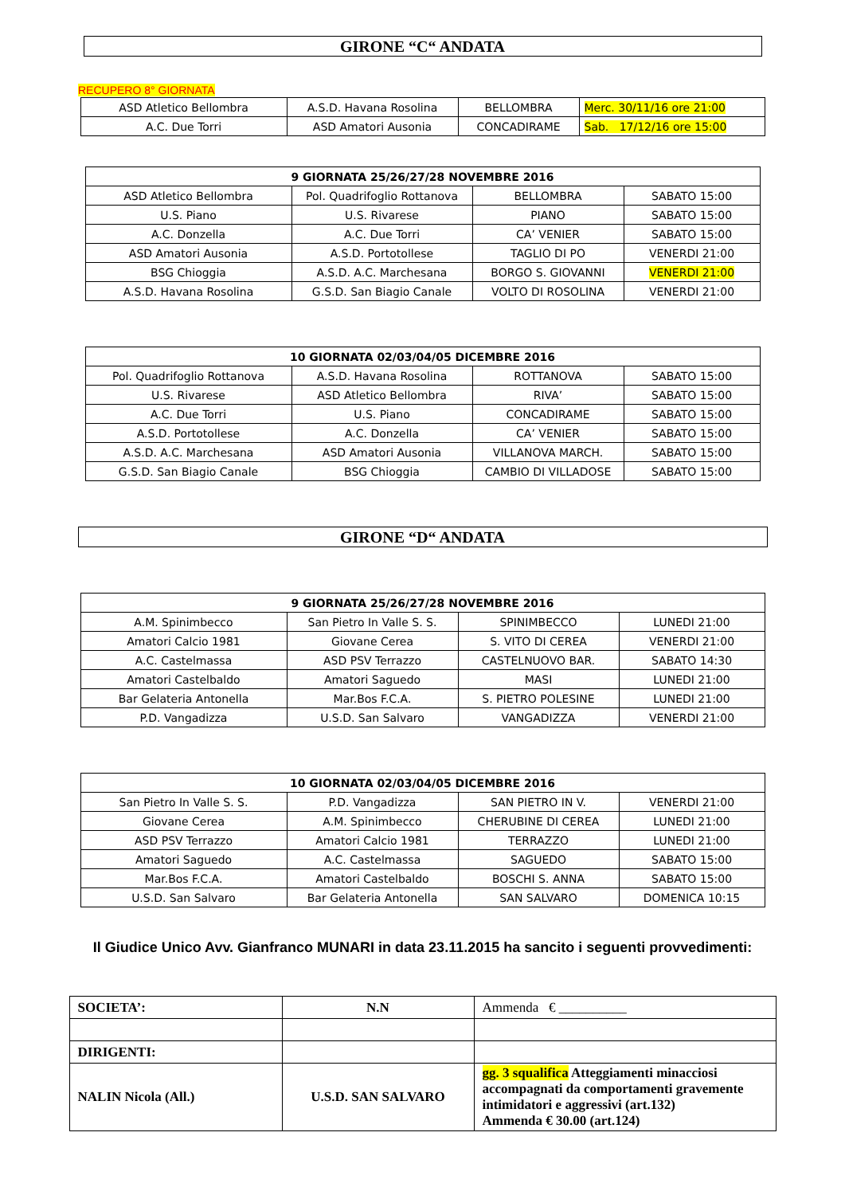GIRONE “C“ ANDATA
RECUPERO 8° GIORNATA
| ASD Atletico Bellombra | A.S.D. Havana Rosolina | BELLOMBRA | Merc. 30/11/16 ore 21:00 |
| A.C. Due Torri | ASD Amatori Ausonia | CONCADIRAME | Sab. 17/12/16 ore 15:00 |
| 9 GIORNATA 25/26/27/28 NOVEMBRE 2016 | | | |
| --- | --- | --- | --- |
| ASD Atletico Bellombra | Pol. Quadrifoglio Rottanova | BELLOMBRA | SABATO 15:00 |
| U.S. Piano | U.S. Rivarese | PIANO | SABATO 15:00 |
| A.C. Donzella | A.C. Due Torri | CA’ VENIER | SABATO 15:00 |
| ASD Amatori Ausonia | A.S.D. Portotollese | TAGLIO DI PO | VENERDI 21:00 |
| BSG Chioggia | A.S.D. A.C. Marchesana | BORGO S. GIOVANNI | VENERDI 21:00 |
| A.S.D. Havana Rosolina | G.S.D. San Biagio Canale | VOLTO DI ROSOLINA | VENERDI 21:00 |
| 10 GIORNATA 02/03/04/05 DICEMBRE 2016 | | | |
| --- | --- | --- | --- |
| Pol. Quadrifoglio Rottanova | A.S.D. Havana Rosolina | ROTTANOVA | SABATO 15:00 |
| U.S. Rivarese | ASD Atletico Bellombra | RIVA’ | SABATO 15:00 |
| A.C. Due Torri | U.S. Piano | CONCADIRAME | SABATO 15:00 |
| A.S.D. Portotollese | A.C. Donzella | CA’ VENIER | SABATO 15:00 |
| A.S.D. A.C. Marchesana | ASD Amatori Ausonia | VILLANOVA MARCH. | SABATO 15:00 |
| G.S.D. San Biagio Canale | BSG Chioggia | CAMBIO DI VILLADOSE | SABATO 15:00 |
GIRONE “D“ ANDATA
| 9 GIORNATA 25/26/27/28 NOVEMBRE 2016 | | | |
| --- | --- | --- | --- |
| A.M. Spinimbecco | San Pietro In Valle S. S. | SPINIMBECCO | LUNEDI 21:00 |
| Amatori Calcio 1981 | Giovane Cerea | S. VITO DI CEREA | VENERDI 21:00 |
| A.C. Castelmassa | ASD PSV Terrazzo | CASTELNUOVO BAR. | SABATO 14:30 |
| Amatori Castelbaldo | Amatori Saguedo | MASI | LUNEDI 21:00 |
| Bar Gelateria Antonella | Mar.Bos F.C.A. | S. PIETRO POLESINE | LUNEDI 21:00 |
| P.D. Vangadizza | U.S.D. San Salvaro | VANGADIZZA | VENERDI 21:00 |
| 10 GIORNATA 02/03/04/05 DICEMBRE 2016 | | | |
| --- | --- | --- | --- |
| San Pietro In Valle S. S. | P.D. Vangadizza | SAN PIETRO IN V. | VENERDI 21:00 |
| Giovane Cerea | A.M. Spinimbecco | CHERUBINE DI CEREA | LUNEDI 21:00 |
| ASD PSV Terrazzo | Amatori Calcio 1981 | TERRAZZO | LUNEDI 21:00 |
| Amatori Saguedo | A.C. Castelmassa | SAGUEDO | SABATO 15:00 |
| Mar.Bos F.C.A. | Amatori Castelbaldo | BOSCHI S. ANNA | SABATO 15:00 |
| U.S.D. San Salvaro | Bar Gelateria Antonella | SAN SALVARO | DOMENICA 10:15 |
Il Giudice Unico Avv. Gianfranco MUNARI in data 23.11.2015 ha sancito i seguenti provvedimenti:
| SOCIETA’: | N.N | Ammenda € __________ |
| DIRIGENTI: | | |
| NALIN Nicola (All.) | U.S.D. SAN SALVARO | gg. 3 squalifica Atteggiamenti minacciosi accompagnati da comportamenti gravemente intimidatori e aggressivi (art.132) Ammenda € 30.00 (art.124) |